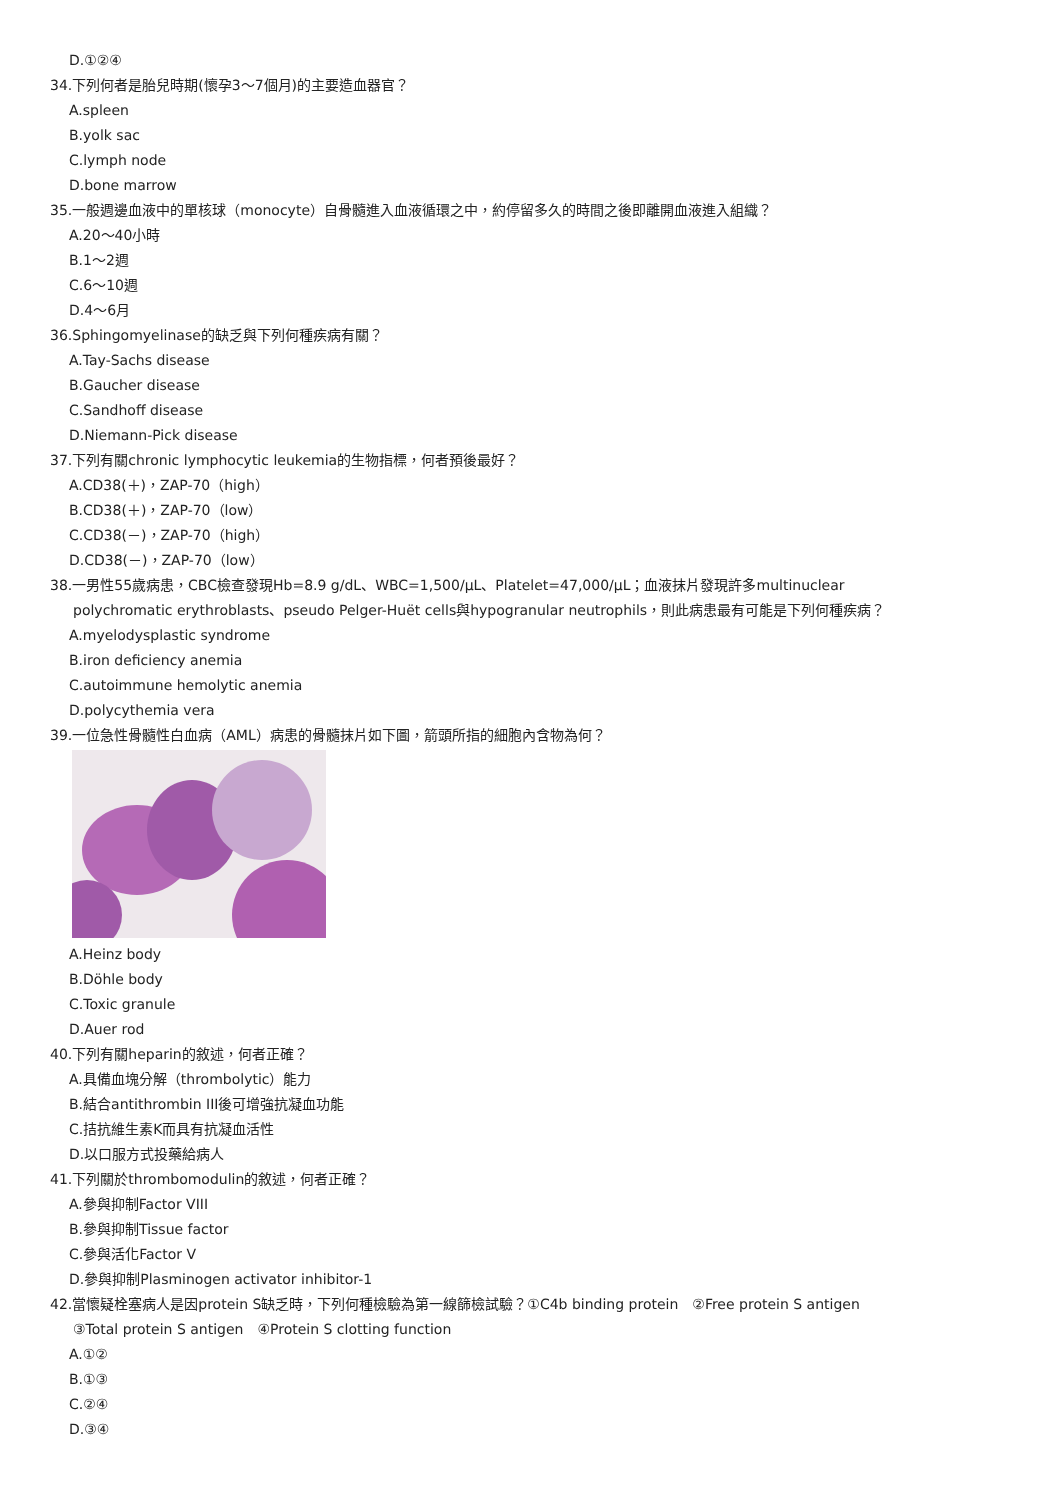D.①②④
34.下列何者是胎兒時期(懷孕3～7個月)的主要造血器官？
A.spleen
B.yolk sac
C.lymph node
D.bone marrow
35.一般週邊血液中的單核球（monocyte）自骨髓進入血液循環之中，約停留多久的時間之後即離開血液進入組織？
A.20～40小時
B.1～2週
C.6～10週
D.4～6月
36.Sphingomyelinase的缺乏與下列何種疾病有關？
A.Tay-Sachs disease
B.Gaucher disease
C.Sandhoff disease
D.Niemann-Pick disease
37.下列有關chronic lymphocytic leukemia的生物指標，何者預後最好？
A.CD38(＋)，ZAP-70（high）
B.CD38(＋)，ZAP-70（low）
C.CD38(－)，ZAP-70（high）
D.CD38(－)，ZAP-70（low）
38.一男性55歲病患，CBC檢查發現Hb=8.9 g/dL、WBC=1,500/μL、Platelet=47,000/μL；血液抹片發現許多multinuclear
polychromatic erythroblasts、pseudo Pelger-Huët cells與hypogranular neutrophils，則此病患最有可能是下列何種疾病？
A.myelodysplastic syndrome
B.iron deficiency anemia
C.autoimmune hemolytic anemia
D.polycythemia vera
39.一位急性骨髓性白血病（AML）病患的骨髓抹片如下圖，箭頭所指的細胞內含物為何？
A.Heinz body
B.Döhle body
C.Toxic granule
D.Auer rod
40.下列有關heparin的敘述，何者正確？
A.具備血塊分解（thrombolytic）能力
B.結合antithrombin III後可增強抗凝血功能
C.拮抗維生素K而具有抗凝血活性
D.以口服方式投藥給病人
41.下列關於thrombomodulin的敘述，何者正確？
A.參與抑制Factor VIII
B.參與抑制Tissue factor
C.參與活化Factor V
D.參與抑制Plasminogen activator inhibitor-1
42.當懷疑栓塞病人是因protein S缺乏時，下列何種檢驗為第一線篩檢試驗？①C4b binding protein　②Free protein S antigen
③Total protein S antigen　④Protein S clotting function
A.①②
B.①③
C.②④
D.③④